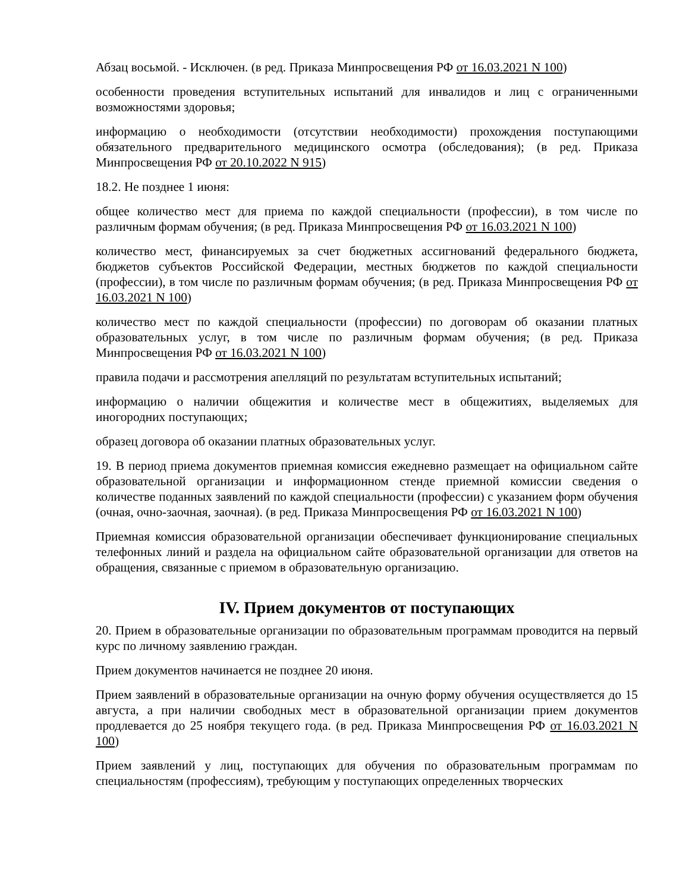Абзац восьмой. - Исключен. (в ред. Приказа Минпросвещения РФ от 16.03.2021 N 100)
особенности проведения вступительных испытаний для инвалидов и лиц с ограниченными возможностями здоровья;
информацию о необходимости (отсутствии необходимости) прохождения поступающими обязательного предварительного медицинского осмотра (обследования); (в ред. Приказа Минпросвещения РФ от 20.10.2022 N 915)
18.2. Не позднее 1 июня:
общее количество мест для приема по каждой специальности (профессии), в том числе по различным формам обучения; (в ред. Приказа Минпросвещения РФ от 16.03.2021 N 100)
количество мест, финансируемых за счет бюджетных ассигнований федерального бюджета, бюджетов субъектов Российской Федерации, местных бюджетов по каждой специальности (профессии), в том числе по различным формам обучения; (в ред. Приказа Минпросвещения РФ от 16.03.2021 N 100)
количество мест по каждой специальности (профессии) по договорам об оказании платных образовательных услуг, в том числе по различным формам обучения; (в ред. Приказа Минпросвещения РФ от 16.03.2021 N 100)
правила подачи и рассмотрения апелляций по результатам вступительных испытаний;
информацию о наличии общежития и количестве мест в общежитиях, выделяемых для иногородних поступающих;
образец договора об оказании платных образовательных услуг.
19. В период приема документов приемная комиссия ежедневно размещает на официальном сайте образовательной организации и информационном стенде приемной комиссии сведения о количестве поданных заявлений по каждой специальности (профессии) с указанием форм обучения (очная, очно-заочная, заочная). (в ред. Приказа Минпросвещения РФ от 16.03.2021 N 100)
Приемная комиссия образовательной организации обеспечивает функционирование специальных телефонных линий и раздела на официальном сайте образовательной организации для ответов на обращения, связанные с приемом в образовательную организацию.
IV. Прием документов от поступающих
20. Прием в образовательные организации по образовательным программам проводится на первый курс по личному заявлению граждан.
Прием документов начинается не позднее 20 июня.
Прием заявлений в образовательные организации на очную форму обучения осуществляется до 15 августа, а при наличии свободных мест в образовательной организации прием документов продлевается до 25 ноября текущего года. (в ред. Приказа Минпросвещения РФ от 16.03.2021 N 100)
Прием заявлений у лиц, поступающих для обучения по образовательным программам по специальностям (профессиям), требующим у поступающих определенных творческих